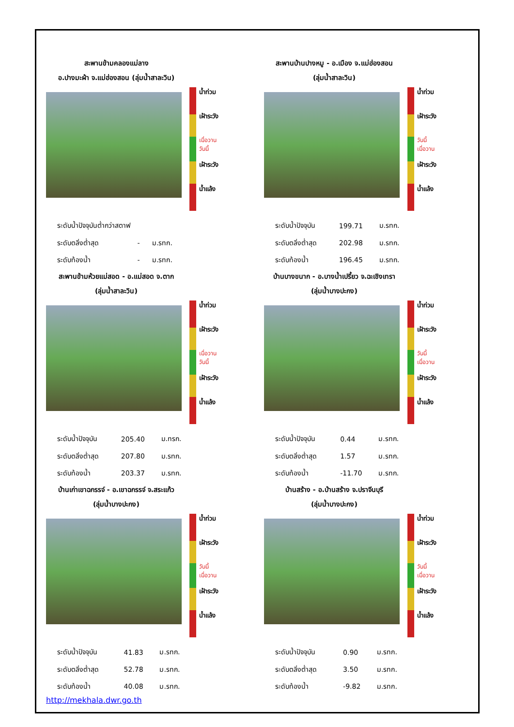สะพานข้ามคลองแม่ลาง
อ.ปางมะผ้า จ.แม่ฮ่องสอน (ลุ่มน้ำสาละวิน)
น้ำท่วม
เฝ้าระวัง
เมื่อวาน
วันนี้
เฝ้าระวัง
น้ำแล้ง
| ระดับน้ำปัจจุบันต่ำกว่าสตาฟ | | |
| ระดับตลิ่งต่ำสุด | - | ม.รทก. |
| ระดับท้องน้ำ | - | ม.รทก. |
สะพานบ้านปางหมู - อ.เมือง จ.แม่ฮ่องสอน
(ลุ่มน้ำสาละวิน)
น้ำท่วม
เฝ้าระวัง
วันนี้
เมื่อวาน
เฝ้าระวัง
น้ำแล้ง
| ระดับน้ำปัจจุบัน | 199.71 | ม.รทก. |
| ระดับตลิ่งต่ำสุด | 202.98 | ม.รทก. |
| ระดับท้องน้ำ | 196.45 | ม.รทก. |
สะพานข้ามห้วยแม่สอด - อ.แม่สอด จ.ตาก
(ลุ่มน้ำสาละวิน)
น้ำท่วม
เฝ้าระวัง
เมื่อวาน
วันนี้
เฝ้าระวัง
น้ำแล้ง
| ระดับน้ำปัจจุบัน | 205.40 | ม.ทรก. |
| ระดับตลิ่งต่ำสุด | 207.80 | ม.รทก. |
| ระดับท้องน้ำ | 203.37 | ม.รทก. |
บ้านบางขนาก - อ.บางน้ำเปรี้ยว จ.ฉะเชิงเทรา
(ลุ่มน้ำบางปะกง)
น้ำท่วม
เฝ้าระวัง
วันนี้
เมื่อวาน
เฝ้าระวัง
น้ำแล้ง
| ระดับน้ำปัจจุบัน | 0.44 | ม.รทก. |
| ระดับตลิ่งต่ำสุด | 1.57 | ม.รทก. |
| ระดับท้องน้ำ | -11.70 | ม.รทก. |
บ้านเก่าเขาฉกรรจ์ - อ.เขาฉกรรจ์ จ.สระแก้ว
(ลุ่มน้ำบางปะกง)
น้ำท่วม
เฝ้าระวัง
วันนี้
เมื่อวาน
เฝ้าระวัง
น้ำแล้ง
| ระดับน้ำปัจจุบัน | 41.83 | ม.รทก. |
| ระดับตลิ่งต่ำสุด | 52.78 | ม.รทก. |
| ระดับท้องน้ำ | 40.08 | ม.รทก. |
บ้านสร้าง - อ.บ้านสร้าง จ.ปราจีนบุรี
(ลุ่มน้ำบางปะกง)
น้ำท่วม
เฝ้าระวัง
วันนี้
เมื่อวาน
เฝ้าระวัง
น้ำแล้ง
| ระดับน้ำปัจจุบัน | 0.90 | ม.รทก. |
| ระดับตลิ่งต่ำสุด | 3.50 | ม.รทก. |
| ระดับท้องน้ำ | -9.82 | ม.รทก. |
http://mekhala.dwr.go.th